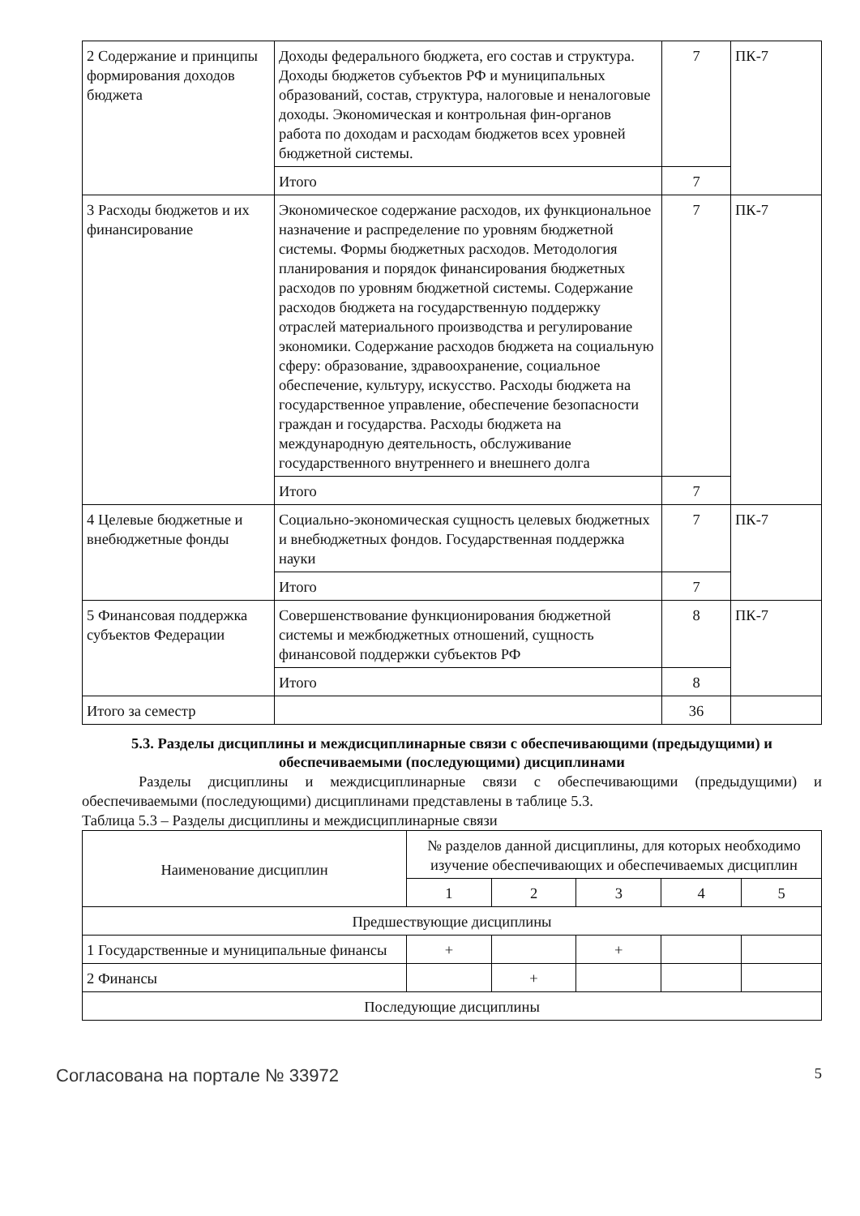| 2 Содержание и принципы формирования доходов бюджета | Доходы федерального бюджета, его состав и структура. Доходы бюджетов субъектов РФ и муниципальных образований, состав, структура, налоговые и неналоговые доходы. Экономическая и контрольная фин-органов работа по доходам и расходам бюджетов всех уровней бюджетной системы. | 7 | ПК-7 |
| | Итого | 7 | |
| 3 Расходы бюджетов и их финансирование | Экономическое содержание расходов, их функциональное назначение и распределение по уровням бюджетной системы. Формы бюджетных расходов. Методология планирования и порядок финансирования бюджетных расходов по уровням бюджетной системы. Содержание расходов бюджета на государственную поддержку отраслей материального производства и регулирование экономики. Содержание расходов бюджета на социальную сферу: образование, здравоохранение, социальное обеспечение, культуру, искусство. Расходы бюджета на государственное управление, обеспечение безопасности граждан и государства. Расходы бюджета на международную деятельность, обслуживание государственного внутреннего и внешнего долга | 7 | ПК-7 |
| | Итого | 7 | |
| 4 Целевые бюджетные и внебюджетные фонды | Социально-экономическая сущность целевых бюджетных и внебюджетных фондов. Государственная поддержка науки | 7 | ПК-7 |
| | Итого | 7 | |
| 5 Финансовая поддержка субъектов Федерации | Совершенствование функционирования бюджетной системы и межбюджетных отношений, сущность финансовой поддержки субъектов РФ | 8 | ПК-7 |
| | Итого | 8 | |
| Итого за семестр | | 36 | |
5.3. Разделы дисциплины и междисциплинарные связи с обеспечивающими (предыдущими) и обеспечиваемыми (последующими) дисциплинами
Разделы дисциплины и междисциплинарные связи с обеспечивающими (предыдущими) и обеспечиваемыми (последующими) дисциплинами представлены в таблице 5.3.
Таблица 5.3 – Разделы дисциплины и междисциплинарные связи
| Наименование дисциплин | № разделов данной дисциплины, для которых необходимо изучение обеспечивающих и обеспечиваемых дисциплин | | | | |
| --- | --- | --- | --- | --- | --- |
| | 1 | 2 | 3 | 4 | 5 |
| Предшествующие дисциплины | | | | | |
| 1 Государственные и муниципальные финансы | + | | + | | |
| 2 Финансы | | + | | | |
| Последующие дисциплины | | | | | |
Согласована на портале № 33972 5